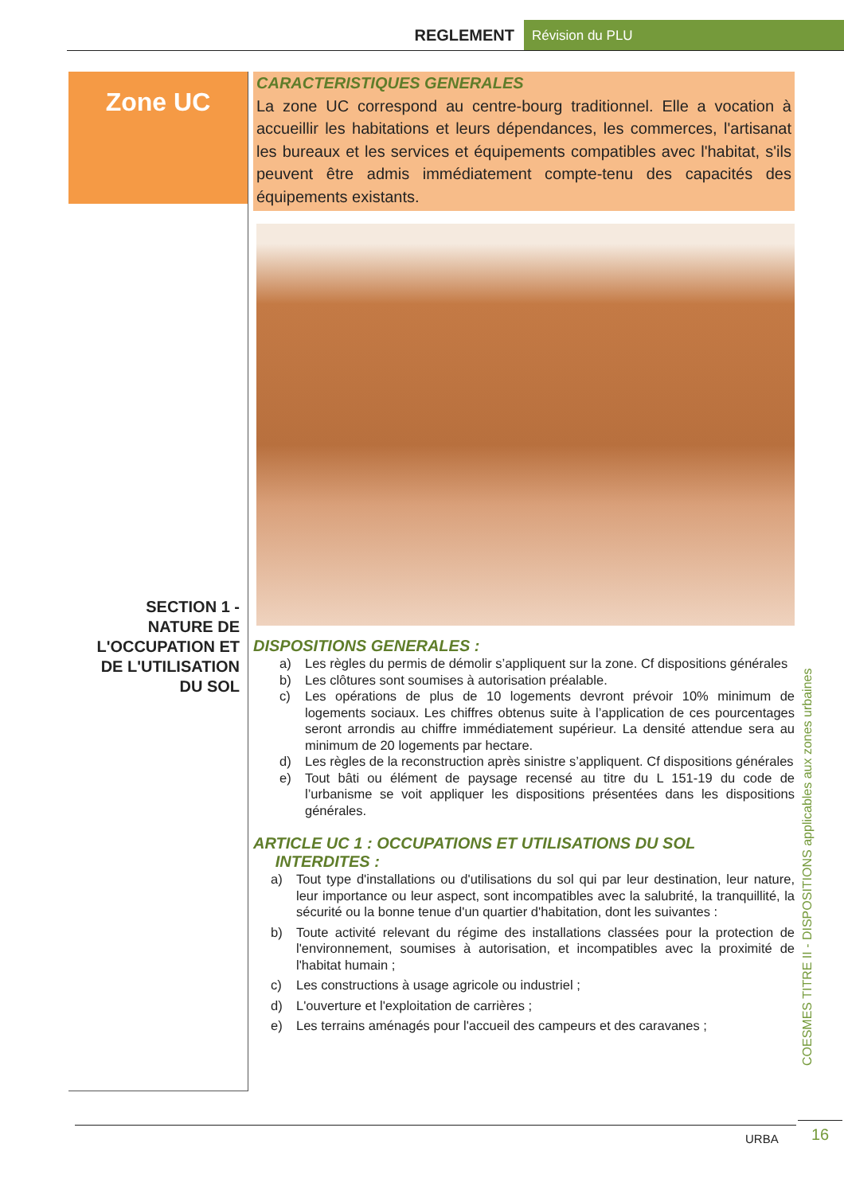REGLEMENT Révision du PLU
Zone UC
SECTION 1 -
NATURE DE
L'OCCUPATION ET
DE L'UTILISATION
DU SOL
CARACTERISTIQUES GENERALES
La zone UC correspond au centre-bourg traditionnel. Elle a vocation à accueillir les habitations et leurs dépendances, les commerces, l'artisanat les bureaux et les services et équipements compatibles avec l'habitat, s'ils peuvent être admis immédiatement compte-tenu des capacités des équipements existants.
DISPOSITIONS GENERALES :
a) Les règles du permis de démolir s’appliquent sur la zone. Cf dispositions générales
b) Les clôtures sont soumises à autorisation préalable.
c) Les opérations de plus de 10 logements devront prévoir 10% minimum de logements sociaux. Les chiffres obtenus suite à l’application de ces pourcentages seront arrondis au chiffre immédiatement supérieur. La densité attendue sera au minimum de 20 logements par hectare.
d) Les règles de la reconstruction après sinistre s’appliquent. Cf dispositions générales
e) Tout bâti ou élément de paysage recensé au titre du L 151-19 du code de l’urbanisme se voit appliquer les dispositions présentées dans les dispositions générales.
ARTICLE UC 1 : OCCUPATIONS ET UTILISATIONS DU SOL
INTERDITES :
a) Tout type d'installations ou d'utilisations du sol qui par leur destination, leur nature, leur importance ou leur aspect, sont incompatibles avec la salubrité, la tranquillité, la sécurité ou la bonne tenue d'un quartier d'habitation, dont les suivantes :
b) Toute activité relevant du régime des installations classées pour la protection de l'environnement, soumises à autorisation, et incompatibles avec la proximité de l'habitat humain ;
c) Les constructions à usage agricole ou industriel ;
d) L'ouverture et l'exploitation de carrières ;
e) Les terrains aménagés pour l'accueil des campeurs et des caravanes ;
COESMES TITRE II - DISPOSITIONS applicables aux zones urbaines
16
URBA